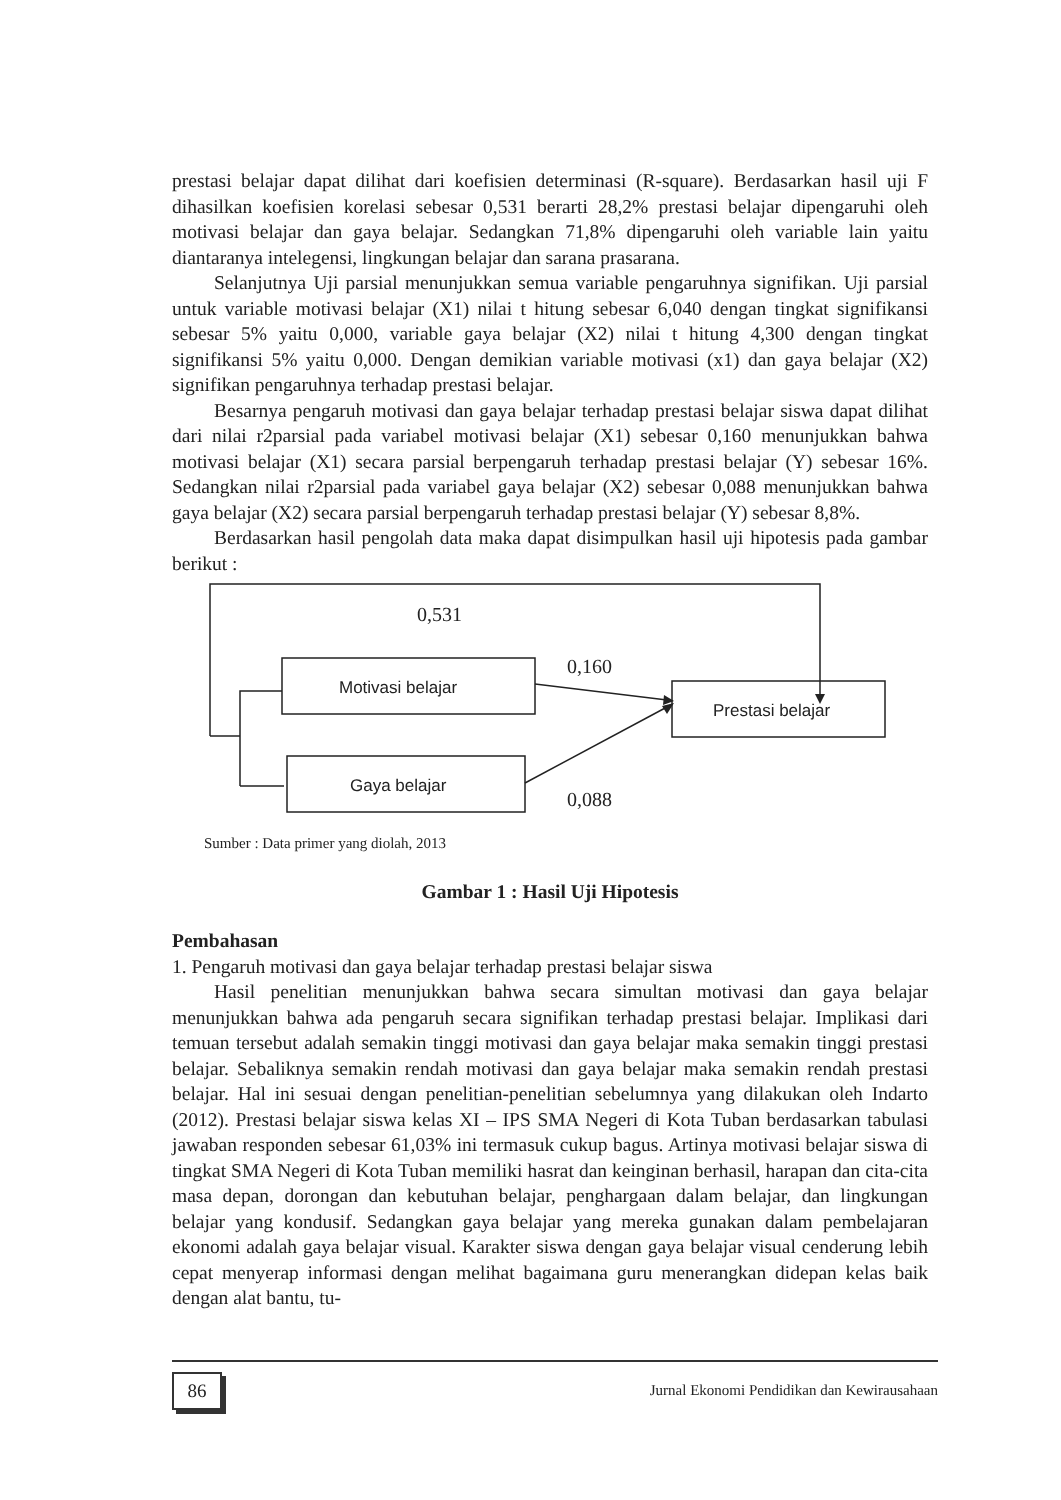prestasi belajar dapat dilihat dari koefisien determinasi (R-square). Berdasarkan hasil uji F dihasilkan koefisien korelasi sebesar 0,531 berarti 28,2% prestasi belajar dipengaruhi oleh motivasi belajar dan gaya belajar. Sedangkan 71,8% dipengaruhi oleh variable lain yaitu diantaranya intelegensi, lingkungan belajar dan sarana prasarana.
Selanjutnya Uji parsial menunjukkan semua variable pengaruhnya signifikan. Uji parsial untuk variable motivasi belajar (X1) nilai t hitung sebesar 6,040 dengan tingkat signifikansi sebesar 5% yaitu 0,000, variable gaya belajar (X2) nilai t hitung 4,300 dengan tingkat signifikansi 5% yaitu 0,000. Dengan demikian variable motivasi (x1) dan gaya belajar (X2) signifikan pengaruhnya terhadap prestasi belajar.
Besarnya pengaruh motivasi dan gaya belajar terhadap prestasi belajar siswa dapat dilihat dari nilai r2parsial pada variabel motivasi belajar (X1) sebesar 0,160 menunjukkan bahwa motivasi belajar (X1) secara parsial berpengaruh terhadap prestasi belajar (Y) sebesar 16%. Sedangkan nilai r2parsial pada variabel gaya belajar (X2) sebesar 0,088 menunjukkan bahwa gaya belajar (X2) secara parsial berpengaruh terhadap prestasi belajar (Y) sebesar 8,8%.
Berdasarkan hasil pengolah data maka dapat disimpulkan hasil uji hipotesis pada gambar berikut :
Motivasi belajar
Gaya belajar
Prestasi belajar
0,531
0,160
0,088
Sumber : Data primer yang diolah, 2013
Gambar 1 : Hasil Uji Hipotesis
Pembahasan
1. Pengaruh motivasi dan gaya belajar terhadap prestasi belajar siswa
Hasil penelitian menunjukkan bahwa secara simultan motivasi dan gaya belajar menunjukkan bahwa ada pengaruh secara signifikan terhadap prestasi belajar. Implikasi dari temuan tersebut adalah semakin tinggi motivasi dan gaya belajar maka semakin tinggi prestasi belajar. Sebaliknya semakin rendah motivasi dan gaya belajar maka semakin rendah prestasi belajar. Hal ini sesuai dengan penelitian-penelitian sebelumnya yang dilakukan oleh Indarto (2012). Prestasi belajar siswa kelas XI – IPS SMA Negeri di Kota Tuban berdasarkan tabulasi jawaban responden sebesar 61,03% ini termasuk cukup bagus. Artinya motivasi belajar siswa di tingkat SMA Negeri di Kota Tuban memiliki hasrat dan keinginan berhasil, harapan dan cita-cita masa depan, dorongan dan kebutuhan belajar, penghargaan dalam belajar, dan lingkungan belajar yang kondusif. Sedangkan gaya belajar yang mereka gunakan dalam pembelajaran ekonomi adalah gaya belajar visual. Karakter siswa dengan gaya belajar visual cenderung lebih cepat menyerap informasi dengan melihat bagaimana guru menerangkan didepan kelas baik dengan alat bantu, tu-
86 Jurnal Ekonomi Pendidikan dan Kewirausahaan